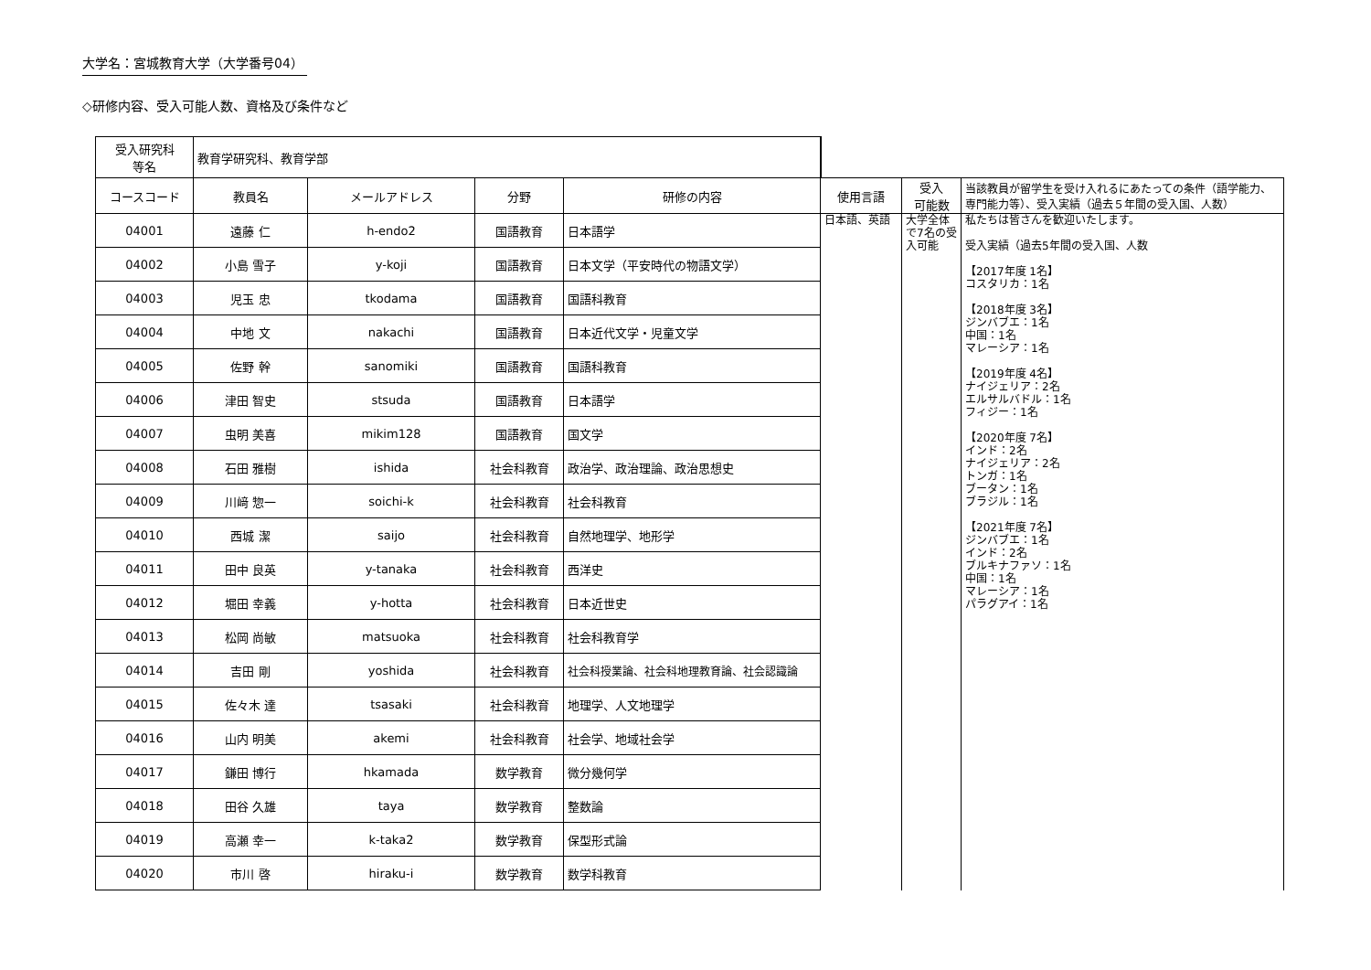大学名：宮城教育大学（大学番号04）
◇研修内容、受入可能人数、資格及び条件など
| 受入研究科 等名 | 教育学研究科、教育学部 | | | | | | |
| コースコード | 教員名 | メールアドレス | 分野 | 研修の内容 | 使用言語 | 受入 可能数 | 当該教員が留学生を受け入れるにあたっての条件（語学能力、専門能力等）、受入実績（過去５年間の受入国、人数） |
| 04001 | 遠藤 仁 | h-endo2 | 国語教育 | 日本語学 | 日本語、英語 | 大学全体で7名の受入可能 | 私たちは皆さんを歓迎いたします。 受入実績（過去5年間の受入国、人数 【2017年度 1名】 コスタリカ：1名 【2018年度 3名】 ジンバブエ：1名 中国：1名 マレーシア：1名 【2019年度 4名】 ナイジェリア：2名 エルサルバドル：1名 フィジー：1名 【2020年度 7名】 インド：2名 ナイジェリア：2名 トンガ：1名 ブータン：1名 ブラジル：1名 【2021年度 7名】 ジンバブエ：1名 インド：2名 ブルキナファソ：1名 中国：1名 マレーシア：1名 パラグアイ：1名 |
| 04002 | 小島 雪子 | y-koji | 国語教育 | 日本文学（平安時代の物語文学） | | | |
| 04003 | 児玉 忠 | tkodama | 国語教育 | 国語科教育 | | | |
| 04004 | 中地 文 | nakachi | 国語教育 | 日本近代文学・児童文学 | | | |
| 04005 | 佐野 幹 | sanomiki | 国語教育 | 国語科教育 | | | |
| 04006 | 津田 智史 | stsuda | 国語教育 | 日本語学 | | | |
| 04007 | 虫明 美喜 | mikim128 | 国語教育 | 国文学 | | | |
| 04008 | 石田 雅樹 | ishida | 社会科教育 | 政治学、政治理論、政治思想史 | | | |
| 04009 | 川﨑 惣一 | soichi-k | 社会科教育 | 社会科教育 | | | |
| 04010 | 西城 潔 | saijo | 社会科教育 | 自然地理学、地形学 | | | |
| 04011 | 田中 良英 | y-tanaka | 社会科教育 | 西洋史 | | | |
| 04012 | 堀田 幸義 | y-hotta | 社会科教育 | 日本近世史 | | | |
| 04013 | 松岡 尚敏 | matsuoka | 社会科教育 | 社会科教育学 | | | |
| 04014 | 吉田 剛 | yoshida | 社会科教育 | 社会科授業論、社会科地理教育論、社会認識論 | | | |
| 04015 | 佐々木 達 | tsasaki | 社会科教育 | 地理学、人文地理学 | | | |
| 04016 | 山内 明美 | akemi | 社会科教育 | 社会学、地域社会学 | | | |
| 04017 | 鎌田 博行 | hkamada | 数学教育 | 微分幾何学 | | | |
| 04018 | 田谷 久雄 | taya | 数学教育 | 整数論 | | | |
| 04019 | 高瀬 幸一 | k-taka2 | 数学教育 | 保型形式論 | | | |
| 04020 | 市川 啓 | hiraku-i | 数学教育 | 数学科教育 | | | |